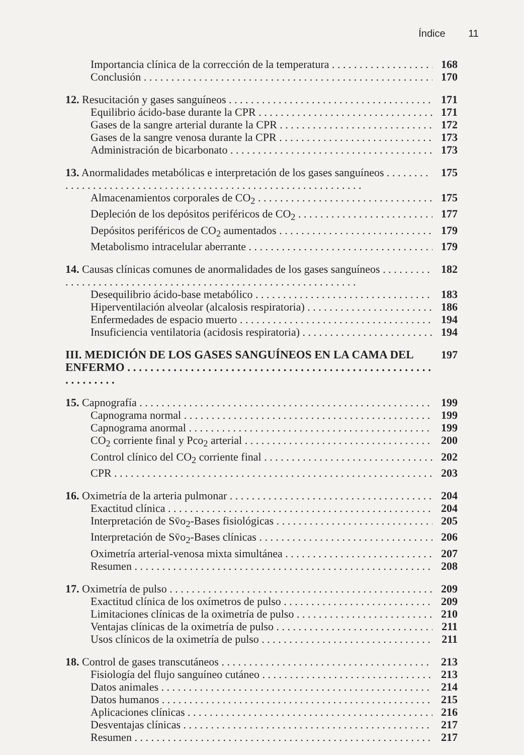Índice 11
Importancia clínica de la corrección de la temperatura 168
Conclusión 170
12. Resucitación y gases sanguíneos 171
Equilibrio ácido-base durante la CPR 171
Gases de la sangre arterial durante la CPR 172
Gases de la sangre venosa durante la CPR 173
Administración de bicarbonato 173
13. Anormalidades metabólicas e interpretación de los gases sanguíneos
175
Almacenamientos corporales de CO<sub>2</sub> 175
Depleción de los depósitos periféricos de CO<sub>2</sub> 177
Depósitos periféricos de CO<sub>2</sub> aumentados 179
Metabolismo intracelular aberrante 179
14. Causas clínicas comunes de anormalidades de los gases sanguíneos
182
Desequilibrio ácido-base metabólico 183
Hiperventilación alveolar (alcalosis respiratoria) 186
Enfermedades de espacio muerto 194
Insuficiencia ventilatoria (acidosis respiratoria) 194
III. MEDICIÓN DE LOS GASES SANGUÍNEOS EN LA CAMA DEL ENFERMO
197
15. Capnografía 199
Capnograma normal 199
Capnograma anormal 199
CO<sub>2</sub> corriente final y Pco<sub>2</sub> arterial 200
Control clínico del CO<sub>2</sub> corriente final 202
CPR 203
16. Oximetría de la arteria pulmonar 204
Exactitud clínica 204
Interpretación de Sv̄o<sub>2</sub>-Bases fisiológicas 205
Interpretación de Sv̄o<sub>2</sub>-Bases clínicas 206
Oximetría arterial-venosa mixta simultánea 207
Resumen 208
17. Oximetría de pulso 209
Exactitud clínica de los oxímetros de pulso 209
Limitaciones clínicas de la oximetría de pulso 210
Ventajas clínicas de la oximetría de pulso 211
Usos clínicos de la oximetría de pulso 211
18. Control de gases transcutáneos 213
Fisiología del flujo sanguíneo cutáneo 213
Datos animales 214
Datos humanos 215
Aplicaciones clínicas 216
Desventajas clínicas 217
Resumen 217